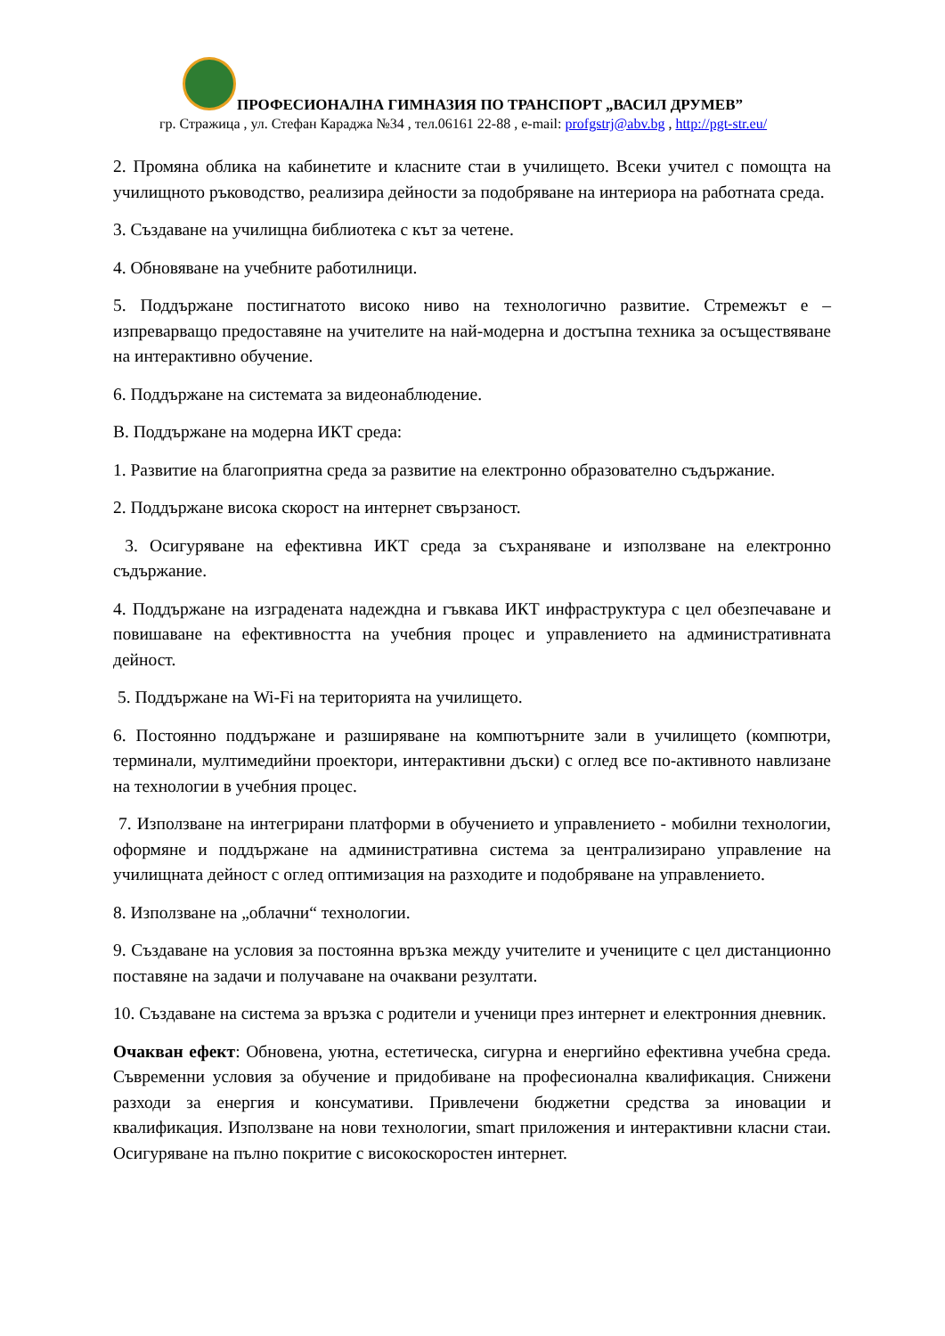ПРОФЕСИОНАЛНА ГИМНАЗИЯ ПО ТРАНСПОРТ „ВАСИЛ ДРУМЕВ”
гр. Стражица , ул. Стефан Караджа №34 , тел.06161 22-88 , e-mail: profgstrj@abv.bg , http://pgt-str.eu/
2. Промяна облика на кабинетите и класните стаи в училището. Всеки учител с помощта на училищното ръководство, реализира дейности за подобряване на интериора на работната среда.
3. Създаване на училищна библиотека с кът за четене.
4. Обновяване на учебните работилници.
5. Поддържане постигнатото високо ниво на технологично развитие. Стремежът е – изпреварващо предоставяне на учителите на най-модерна и достъпна техника за осъществяване на интерактивно обучение.
6. Поддържане на системата за видеонаблюдение.
В. Поддържане на модерна ИКТ среда:
1. Развитие на благоприятна среда за развитие на електронно образователно съдържание.
2. Поддържане висока скорост на интернет свързаност.
3. Осигуряване на ефективна ИКТ среда за съхраняване и използване на електронно съдържание.
4. Поддържане на изградената надеждна и гъвкава ИКТ инфраструктура с цел обезпечаване и повишаване на ефективността на учебния процес и управлението на административната дейност.
5. Поддържане на Wi-Fi на територията на училището.
6. Постоянно поддържане и разширяване на компютърните зали в училището (компютри, терминали, мултимедийни проектори, интерактивни дъски) с оглед все по-активното навлизане на технологии в учебния процес.
7. Използване на интегрирани платформи в обучението и управлението - мобилни технологии, оформяне и поддържане на административна система за централизирано управление на училищната дейност с оглед оптимизация на разходите и подобряване на управлението.
8. Използване на „облачни“ технологии.
9. Създаване на условия за постоянна връзка между учителите и учениците с цел дистанционно поставяне на задачи и получаване на очаквани резултати.
10. Създаване на система за връзка с родители и ученици през интернет и електронния дневник.
Очакван ефект: Обновена, уютна, естетическа, сигурна и енергийно ефективна учебна среда. Съвременни условия за обучение и придобиване на професионална квалификация. Снижени разходи за енергия и консумативи. Привлечени бюджетни средства за иновации и квалификация. Използване на нови технологии, smart приложения и интерактивни класни стаи. Осигуряване на пълно покритие с високоскоростен интернет.